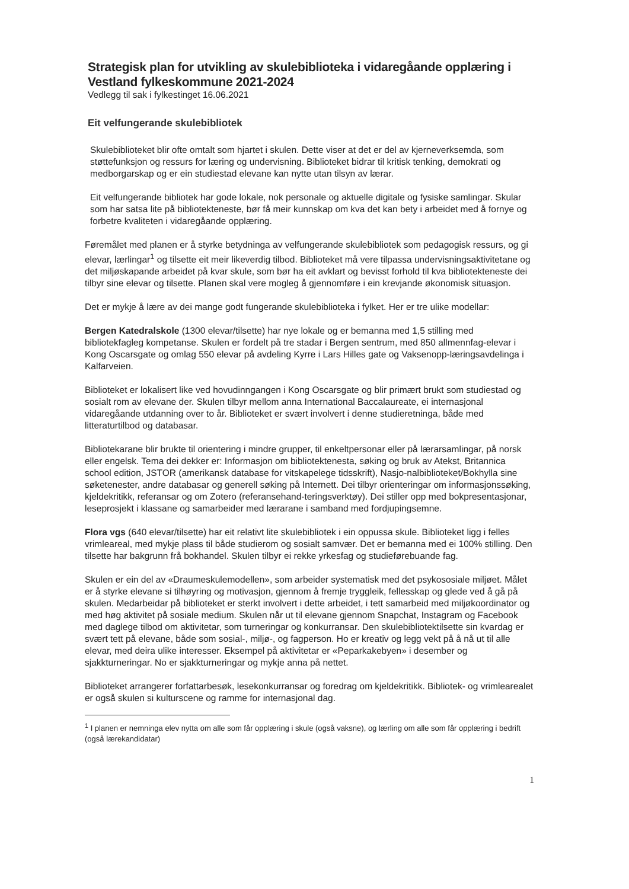Strategisk plan for utvikling av skulebiblioteka i vidaregåande opplæring i Vestland fylkeskommune 2021-2024
Vedlegg til sak i fylkestinget 16.06.2021
Eit velfungerande skulebibliotek
Skulebiblioteket blir ofte omtalt som hjartet i skulen. Dette viser at det er del av kjerneverksemda, som støttefunksjon og ressurs for læring og undervisning. Biblioteket bidrar til kritisk tenking, demokrati og medborgarskap og er ein studiestad elevane kan nytte utan tilsyn av lærar.
Eit velfungerande bibliotek har gode lokale, nok personale og aktuelle digitale og fysiske samlingar. Skular som har satsa lite på bibliotekteneste, bør få meir kunnskap om kva det kan bety i arbeidet med å fornye og forbetre kvaliteten i vidaregåande opplæring.
Føremålet med planen er å styrke betydninga av velfungerande skulebibliotek som pedagogisk ressurs, og gi elevar, lærlingar<sup>1</sup> og tilsette eit meir likeverdig tilbod. Biblioteket må vere tilpassa undervisningsaktivitetane og det miljøskapande arbeidet på kvar skule, som bør ha eit avklart og bevisst forhold til kva bibliotekteneste dei tilbyr sine elevar og tilsette. Planen skal vere mogleg å gjennomføre i ein krevjande økonomisk situasjon.
Det er mykje å lære av dei mange godt fungerande skulebiblioteka i fylket. Her er tre ulike modellar:
Bergen Katedralskole (1300 elevar/tilsette) har nye lokale og er bemanna med 1,5 stilling med bibliotekfagleg kompetanse. Skulen er fordelt på tre stadar i Bergen sentrum, med 850 allmennfag-elevar i Kong Oscarsgate og omlag 550 elevar på avdeling Kyrre i Lars Hilles gate og Vaksenopp-læringsavdelinga i Kalfarveien.
Biblioteket er lokalisert like ved hovudinngangen i Kong Oscarsgate og blir primært brukt som studiestad og sosialt rom av elevane der. Skulen tilbyr mellom anna International Baccalaureate, ei internasjonal vidaregåande utdanning over to år. Biblioteket er svært involvert i denne studieretninga, både med litteraturtilbod og databasar.
Bibliotekarane blir brukte til orientering i mindre grupper, til enkeltpersonar eller på lærarsamlingar, på norsk eller engelsk. Tema dei dekker er: Informasjon om bibliotektenesta, søking og bruk av Atekst, Britannica school edition, JSTOR (amerikansk database for vitskapelege tidsskrift), Nasjo-nalbiblioteket/Bokhylla sine søketenester, andre databasar og generell søking på Internett. Dei tilbyr orienteringar om informasjonssøking, kjeldekritikk, referansar og om Zotero (referansehand-teringsverktøy). Dei stiller opp med bokpresentasjonar, leseprosjekt i klassane og samarbeider med lærarane i samband med fordjupingsemne.
Flora vgs (640 elevar/tilsette) har eit relativt lite skulebibliotek i ein oppussa skule. Biblioteket ligg i felles vrimleareal, med mykje plass til både studierom og sosialt samvær. Det er bemanna med ei 100% stilling. Den tilsette har bakgrunn frå bokhandel. Skulen tilbyr ei rekke yrkesfag og studieførebuande fag.
Skulen er ein del av «Draumeskulemodellen», som arbeider systematisk med det psykososiale miljøet. Målet er å styrke elevane si tilhøyring og motivasjon, gjennom å fremje tryggleik, fellesskap og glede ved å gå på skulen. Medarbeidar på biblioteket er sterkt involvert i dette arbeidet, i tett samarbeid med miljøkoordinator og med høg aktivitet på sosiale medium. Skulen når ut til elevane gjennom Snapchat, Instagram og Facebook med daglege tilbod om aktivitetar, som turneringar og konkurransar. Den skulebibliotektilsette sin kvardag er svært tett på elevane, både som sosial-, miljø-, og fagperson. Ho er kreativ og legg vekt på å nå ut til alle elevar, med deira ulike interesser. Eksempel på aktivitetar er «Peparkakebyen» i desember og sjakkturneringar. No er sjakkturneringar og mykje anna på nettet.
Biblioteket arrangerer forfattarbesøk, lesekonkurransar og foredrag om kjeldekritikk. Bibliotek- og vrimlearealet er også skulen si kulturscene og ramme for internasjonal dag.
<sup>1</sup> I planen er nemninga elev nytta om alle som får opplæring i skule (også vaksne), og lærling om alle som får opplæring i bedrift (også lærekandidatar)
1